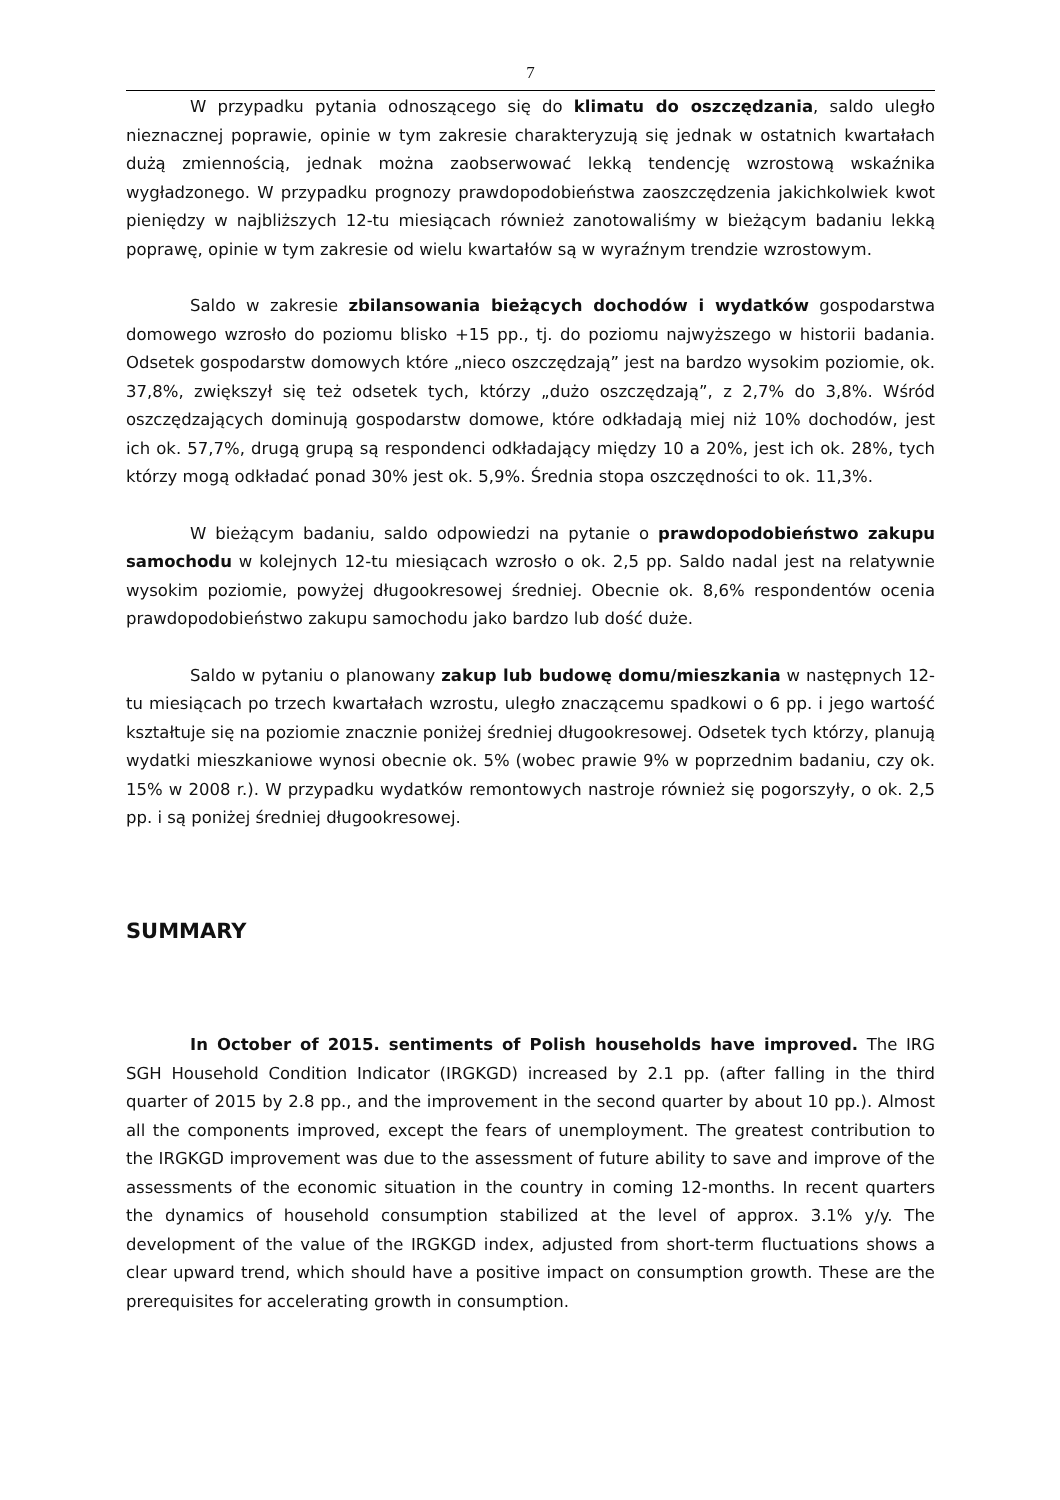7
W przypadku pytania odnoszącego się do klimatu do oszczędzania, saldo uległo nieznacznej poprawie, opinie w tym zakresie charakteryzują się jednak w ostatnich kwartałach dużą zmiennością, jednak można zaobserwować lekką tendencję wzrostową wskaźnika wygładzonego. W przypadku prognozy prawdopodobieństwa zaoszczędzenia jakichkolwiek kwot pieniędzy w najbliższych 12-tu miesiącach również zanotowaliśmy w bieżącym badaniu lekką poprawę, opinie w tym zakresie od wielu kwartałów są w wyraźnym trendzie wzrostowym.
Saldo w zakresie zbilansowania bieżących dochodów i wydatków gospodarstwa domowego wzrosło do poziomu blisko +15 pp., tj. do poziomu najwyższego w historii badania. Odsetek gospodarstw domowych które „nieco oszczędzają” jest na bardzo wysokim poziomie, ok. 37,8%, zwiększył się też odsetek tych, którzy „dużo oszczędzają”, z 2,7% do 3,8%. Wśród oszczędzających dominują gospodarstw domowe, które odkładają miej niż 10% dochodów, jest ich ok. 57,7%, drugą grupą są respondenci odkładający między 10 a 20%, jest ich ok. 28%, tych którzy mogą odkładać ponad 30% jest ok. 5,9%. Średnia stopa oszczędności to ok. 11,3%.
W bieżącym badaniu, saldo odpowiedzi na pytanie o prawdopodobieństwo zakupu samochodu w kolejnych 12-tu miesiącach wzrosło o ok. 2,5 pp. Saldo nadal jest na relatywnie wysokim poziomie, powyżej długookresowej średniej. Obecnie ok. 8,6% respondentów ocenia prawdopodobieństwo zakupu samochodu jako bardzo lub dość duże.
Saldo w pytaniu o planowany zakup lub budowę domu/mieszkania w następnych 12-tu miesiącach po trzech kwartałach wzrostu, uległo znaczącemu spadkowi o 6 pp. i jego wartość kształtuje się na poziomie znacznie poniżej średniej długookresowej. Odsetek tych którzy, planują wydatki mieszkaniowe wynosi obecnie ok. 5% (wobec prawie 9% w poprzednim badaniu, czy ok. 15% w 2008 r.). W przypadku wydatków remontowych nastroje również się pogorszyły, o ok. 2,5 pp. i są poniżej średniej długookresowej.
SUMMARY
In October of 2015. sentiments of Polish households have improved. The IRG SGH Household Condition Indicator (IRGKGD) increased by 2.1 pp. (after falling in the third quarter of 2015 by 2.8 pp., and the improvement in the second quarter by about 10 pp.). Almost all the components improved, except the fears of unemployment. The greatest contribution to the IRGKGD improvement was due to the assessment of future ability to save and improve of the assessments of the economic situation in the country in coming 12-months. In recent quarters the dynamics of household consumption stabilized at the level of approx. 3.1% y/y. The development of the value of the IRGKGD index, adjusted from short-term fluctuations shows a clear upward trend, which should have a positive impact on consumption growth. These are the prerequisites for accelerating growth in consumption.